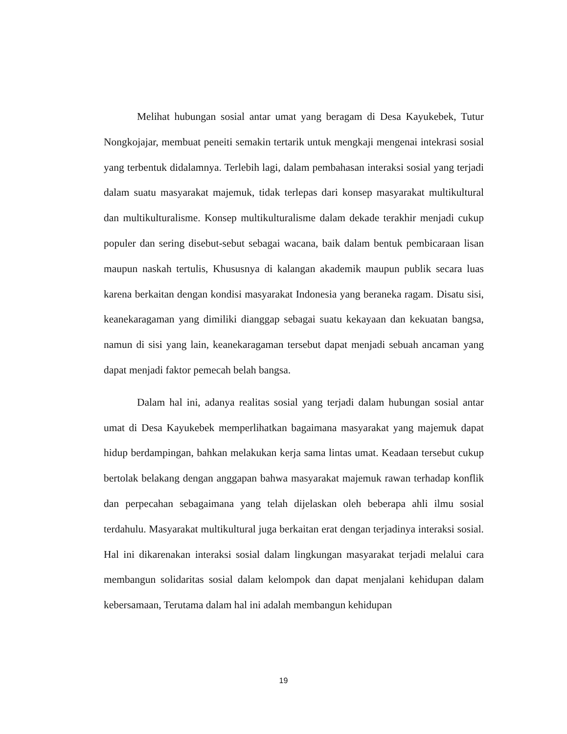Melihat hubungan sosial antar umat yang beragam di Desa Kayukebek, Tutur Nongkojajar, membuat peneiti semakin tertarik untuk mengkaji mengenai intekrasi sosial yang terbentuk didalamnya. Terlebih lagi, dalam pembahasan interaksi sosial yang terjadi dalam suatu masyarakat majemuk, tidak terlepas dari konsep masyarakat multikultural dan multikulturalisme. Konsep multikulturalisme dalam dekade terakhir menjadi cukup populer dan sering disebut-sebut sebagai wacana, baik dalam bentuk pembicaraan lisan maupun naskah tertulis, Khususnya di kalangan akademik maupun publik secara luas karena berkaitan dengan kondisi masyarakat Indonesia yang beraneka ragam. Disatu sisi, keanekaragaman yang dimiliki dianggap sebagai suatu kekayaan dan kekuatan bangsa, namun di sisi yang lain, keanekaragaman tersebut dapat menjadi sebuah ancaman yang dapat menjadi faktor pemecah belah bangsa.
Dalam hal ini, adanya realitas sosial yang terjadi dalam hubungan sosial antar umat di Desa Kayukebek memperlihatkan bagaimana masyarakat yang majemuk dapat hidup berdampingan, bahkan melakukan kerja sama lintas umat. Keadaan tersebut cukup bertolak belakang dengan anggapan bahwa masyarakat majemuk rawan terhadap konflik dan perpecahan sebagaimana yang telah dijelaskan oleh beberapa ahli ilmu sosial terdahulu. Masyarakat multikultural juga berkaitan erat dengan terjadinya interaksi sosial. Hal ini dikarenakan interaksi sosial dalam lingkungan masyarakat terjadi melalui cara membangun solidaritas sosial dalam kelompok dan dapat menjalani kehidupan dalam kebersamaan, Terutama dalam hal ini adalah membangun kehidupan
19